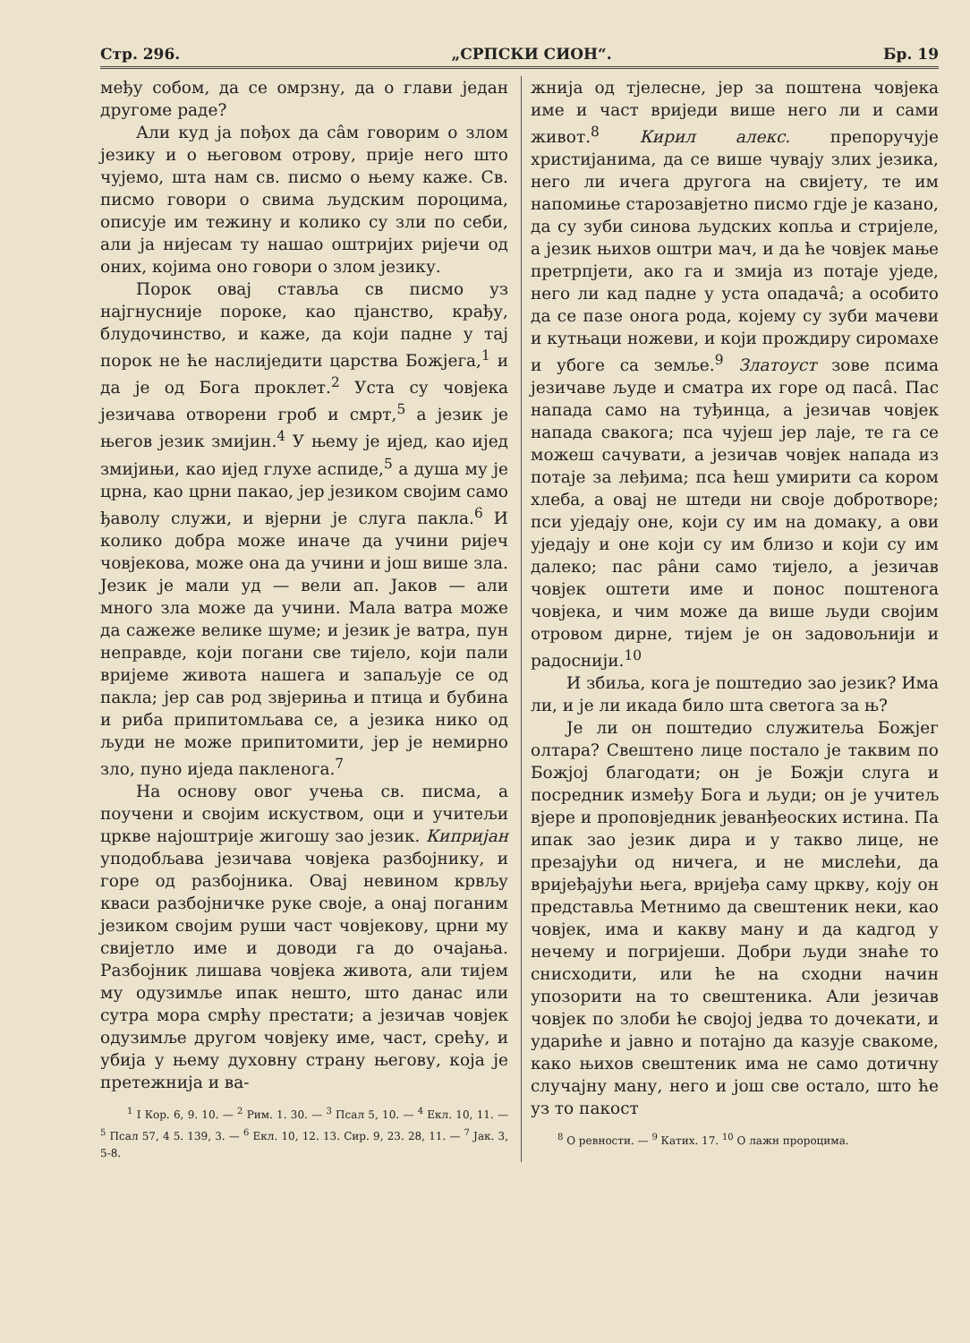Стр. 296. „СРПСКИ СИОН“. Бр. 19
међу собом, да се омрзну, да о глави један другоме раде?
Али куд ја пођох да сâм говорим о злом језику и о његовом отрову, прије него што чујемо, шта нам св. писмо о њему каже. Св. писмо говори о свима људским пороцима, описује им тежину и колико су зли по себи, али ја нијесам ту нашао оштријих ријечи од оних, којима оно говори о злом језику.
Порок овај ставља св писмо уз најгнусније пороке, као пјанство, крађу, блудочинство, и каже, да који падне у тај порок не ће наслиједити царства Божјега,<sup>1</sup> и да је од Бога проклет.<sup>2</sup> Уста су човјека језичава отворени гроб и смрт,<sup>5</sup> а језик је његов језик змијин.<sup>4</sup> У њему је ијед, као ијед змијињи, као ијед глухе аспиде,<sup>5</sup> а душа му је црна, као црни пакао, јер језиком својим само ђаволу служи, и вјерни је слуга пакла.<sup>6</sup> И колико добра може иначе да учини ријеч човјекова, може она да учини и још више зла. Језик је мали уд — вели ап. Јаков — али много зла може да учини. Мала ватра може да сажеже велике шуме; и језик је ватра, пун неправде, који погани све тијело, који пали вријеме живота нашега и запаљује се од пакла; јер сав род звјериња и птица и бубина и риба припитомљава се, а језика нико од људи не може припитомити, јер је немирно зло, пуно иједа пакленога.<sup>7</sup>
На основу овог учења св. писма, а поучени и својим искуством, оци и учитељи цркве најоштрије жигошу зао језик. Кипријан уподобљава језичава човјека разбојнику, и горе од разбојника. Овај невином крвљу кваси разбојничке руке своје, а онај поганим језиком својим руши част човјекову, црни му свијетло име и доводи га до очајања. Разбојник лишава човјека живота, али тијем му одузимље ипак нешто, што данас или сутра мора смрћу престати; а језичав човјек одузимље другом човјеку име, част, срећу, и убија у њему духовну страну његову, која је претежнија и ва-
<sup>1</sup> I Кор. 6, 9. 10. — <sup>2</sup> Рим. 1. 30. — <sup>3</sup> Псал 5, 10. — <sup>4</sup> Екл. 10, 11. — <sup>5</sup> Псал 57, 4 5. 139, 3. — <sup>6</sup> Екл. 10, 12. 13. Сир. 9, 23. 28, 11. — <sup>7</sup> Јак. 3, 5-8.
жнија од тјелесне, јер за поштена човјека име и част вриједи више него ли и сами живот.<sup>8</sup> Кирил алекс. препоручује христијанима, да се више чувају злих језика, него ли ичега другога на свијету, те им напомиње старозавјетно писмо гдје је казано, да су зуби синова људских копља и стријеле, а језик њихов оштри мач, и да ће човјек мање претрпјети, ако га и змија из потаје уједе, него ли кад падне у уста опадачâ; а особито да се пазе онога рода, којему су зуби мачеви и кутњаци ножеви, и који прождиру сиромахе и убоге са земље.<sup>9</sup> Златоуст зове псима језичаве људе и сматра их горе од пасâ. Пас напада само на туђинца, а језичав човјек напада свакога; пса чујеш јер лаје, те га се можеш сачувати, а језичав човјек напада из потаје за леђима; пса ћеш умирити са кором хлеба, а овај не штеди ни своје добротворе; пси уједају оне, који су им на домаку, а ови уједају и оне који су им близо и који су им далеко; пас рâни само тијело, а језичав човјек оштети име и понос поштенога човјека, и чим може да више људи својим отровом дирне, тијем је он задовољнији и радоснији.<sup>10</sup>
И збиља, кога је поштедио зао језик? Има ли, и је ли икада било шта светога за њ?
Је ли он поштедио служитеља Божјег олтара? Свештено лице постало је таквим по Божјој благодати; он је Божји слуга и посредник између Бога и људи; он је учитељ вјере и проповједник јеванђеоских истина. Па ипак зао језик дира и у такво лице, не презајући од ничега, и не мислећи, да вријеђајући њега, вријеђа саму цркву, коју он представља Метнимо да свештеник неки, као човјек, има и какву ману и да кадгод у нечему и погријеши. Добри људи знаће то снисходити, или ће на сходни начин упозорити на то свештеника. Али језичав човјек по злоби ће својој једва то дочекати, и удариће и јавно и потајно да казује свакоме, како њихов свештеник има не само дотичну случајну ману, него и још све остало, што ће уз то пакост
<sup>8</sup> О ревности. — <sup>9</sup> Катих. 17. <sup>10</sup> О лажн пророцима.